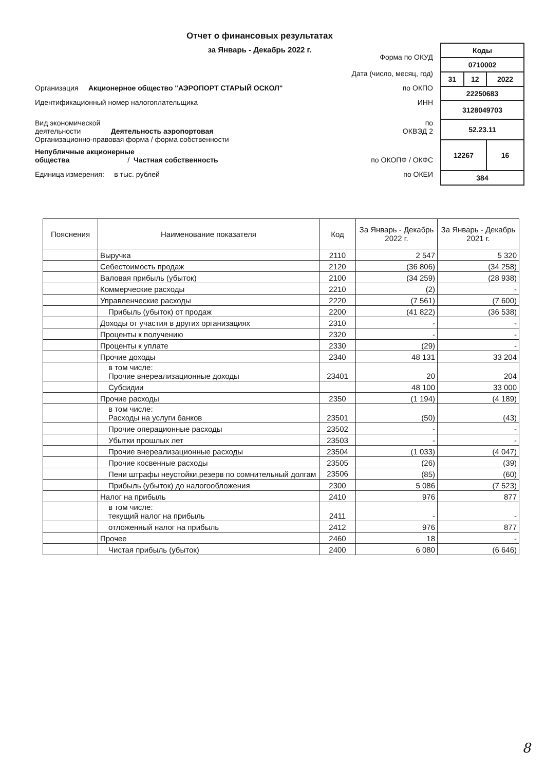Отчет о финансовых результатах
за Январь - Декабрь 2022 г.
| Коды | | |
| 0710002 | | |
| 31 | 12 | 2022 |
| 22250683 | | |
| 3128049703 | | |
| 52.23.11 | | |
| 12267 | | 16 |
| 384 | | |
Форма по ОКУД
Дата (число, месяц, год)
Организация Акционерное общество "АЭРОПОРТ СТАРЫЙ ОСКОЛ" по ОКПО
Идентификационный номер налогоплательщика ИНН
Вид экономической
деятельности Деятельность аэропортовая по
ОКВЭД 2
Организационно-правовая форма / форма собственности
Непубличные акционерные
общества / Частная собственность по ОКОПФ / ОКФС
Единица измерения: в тыс. рублей по ОКЕИ
| Пояснения | Наименование показателя | Код | За Январь - Декабрь 2022 г. | За Январь - Декабрь 2021 г. |
| --- | --- | --- | --- | --- |
| | Выручка | 2110 | 2 547 | 5 320 |
| | Себестоимость продаж | 2120 | (36 806) | (34 258) |
| | Валовая прибыль (убыток) | 2100 | (34 259) | (28 938) |
| | Коммерческие расходы | 2210 | (2) | - |
| | Управленческие расходы | 2220 | (7 561) | (7 600) |
| | Прибыль (убыток) от продаж | 2200 | (41 822) | (36 538) |
| | Доходы от участия в других организациях | 2310 | - | - |
| | Проценты к получению | 2320 | - | - |
| | Проценты к уплате | 2330 | (29) | - |
| | Прочие доходы | 2340 | 48 131 | 33 204 |
| | в том числе: Прочие внереализационные доходы | 23401 | 20 | 204 |
| | Субсидии | | 48 100 | 33 000 |
| | Прочие расходы | 2350 | (1 194) | (4 189) |
| | в том числе: Расходы на услуги банков | 23501 | (50) | (43) |
| | Прочие операционные расходы | 23502 | - | - |
| | Убытки прошлых лет | 23503 | - | - |
| | Прочие внереализационные расходы | 23504 | (1 033) | (4 047) |
| | Прочие косвенные расходы | 23505 | (26) | (39) |
| | Пени штрафы неустойки,резерв по сомнительный долгам | 23506 | (85) | (60) |
| | Прибыль (убыток) до налогообложения | 2300 | 5 086 | (7 523) |
| | Налог на прибыль | 2410 | 976 | 877 |
| | в том числе: текущий налог на прибыль | 2411 | - | - |
| | отложенный налог на прибыль | 2412 | 976 | 877 |
| | Прочее | 2460 | 18 | - |
| | Чистая прибыль (убыток) | 2400 | 6 080 | (6 646) |
8